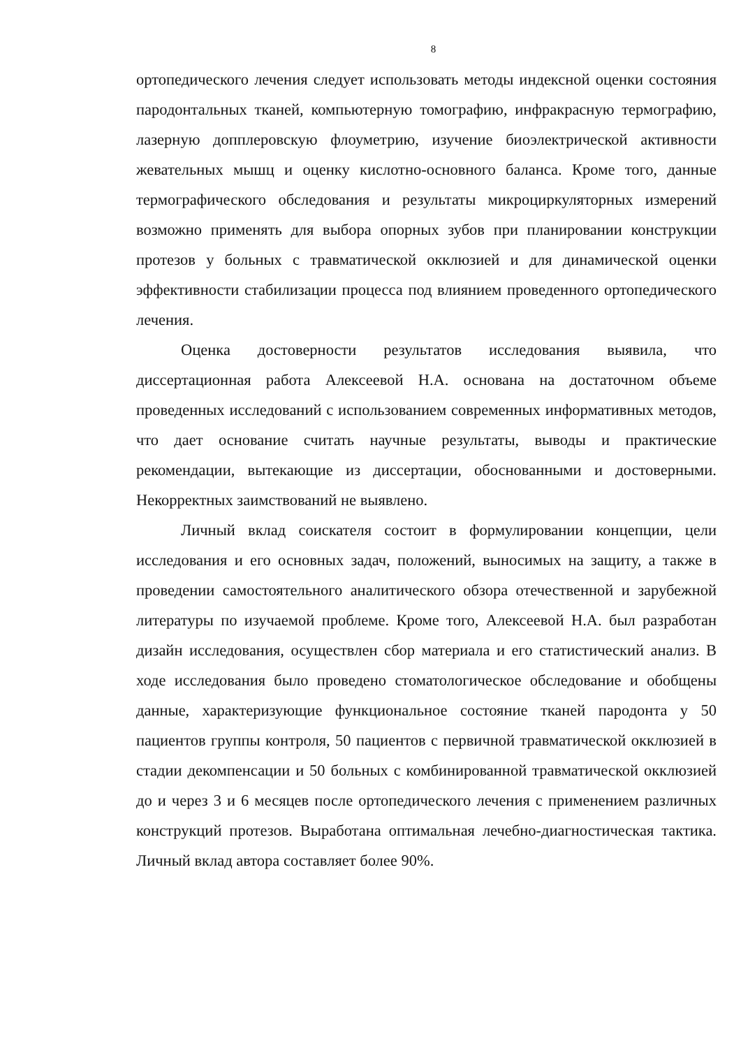8
ортопедического лечения следует использовать методы индексной оценки состояния пародонтальных тканей, компьютерную томографию, инфракрасную термографию, лазерную допплеровскую флоуметрию, изучение биоэлектрической активности жевательных мышц и оценку кислотно-основного баланса. Кроме того, данные термографического обследования и результаты микроциркуляторных измерений возможно применять для выбора опорных зубов при планировании конструкции протезов у больных с травматической окклюзией и для динамической оценки эффективности стабилизации процесса под влиянием проведенного ортопедического лечения.
Оценка достоверности результатов исследования выявила, что диссертационная работа Алексеевой Н.А. основана на достаточном объеме проведенных исследований с использованием современных информативных методов, что дает основание считать научные результаты, выводы и практические рекомендации, вытекающие из диссертации, обоснованными и достоверными. Некорректных заимствований не выявлено.
Личный вклад соискателя состоит в формулировании концепции, цели исследования и его основных задач, положений, выносимых на защиту, а также в проведении самостоятельного аналитического обзора отечественной и зарубежной литературы по изучаемой проблеме. Кроме того, Алексеевой Н.А. был разработан дизайн исследования, осуществлен сбор материала и его статистический анализ. В ходе исследования было проведено стоматологическое обследование и обобщены данные, характеризующие функциональное состояние тканей пародонта у 50 пациентов группы контроля, 50 пациентов с первичной травматической окклюзией в стадии декомпенсации и 50 больных с комбинированной травматической окклюзией до и через 3 и 6 месяцев после ортопедического лечения с применением различных конструкций протезов. Выработана оптимальная лечебно-диагностическая тактика. Личный вклад автора составляет более 90%.